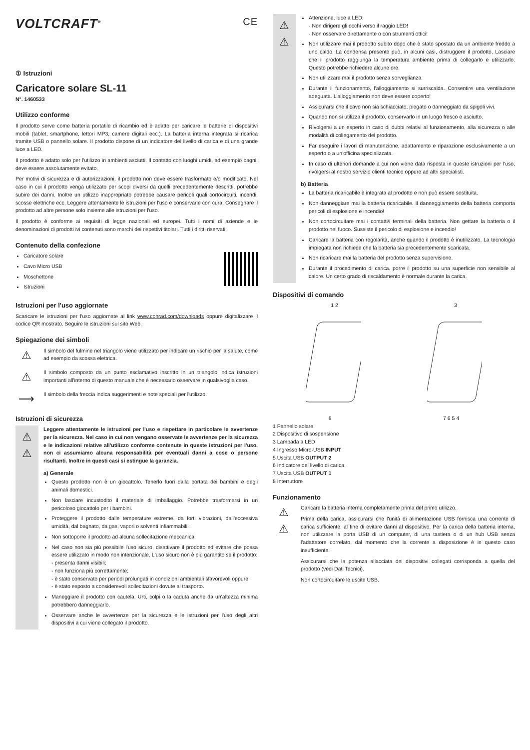VOLTCRAFT<sup>®</sup> CE
① Istruzioni
Caricatore solare SL-11
N°. 1460533
Utilizzo conforme
Il prodotto serve come batteria portatile di ricambio ed è adatto per caricare le batterie di dispositivi mobili (tablet, smartphone, lettori MP3, camere digitali ecc.). La batteria interna integrata si ricarica tramite USB o pannello solare. Il prodotto dispone di un indicatore del livello di carica e di una grande luce a LED.
Il prodotto è adatto solo per l'utilizzo in ambienti asciutti. Il contatto con luoghi umidi, ad esempio bagni, deve essere assolutamente evitato.
Per motivi di sicurezza e di autorizzazioni, il prodotto non deve essere trasformato e/o modificato. Nel caso in cui il prodotto venga utilizzato per scopi diversi da quelli precedentemente descritti, potrebbe subire dei danni. Inoltre un utilizzo inappropriato potrebbe causare pericoli quali cortocircuiti, incendi, scosse elettriche ecc. Leggere attentamente le istruzioni per l'uso e conservarle con cura. Consegnare il prodotto ad altre persone solo insieme alle istruzioni per l'uso.
Il prodotto è conforme ai requisiti di legge nazionali ed europei. Tutti i nomi di aziende e le denominazioni di prodotti ivi contenuti sono marchi dei rispettivi titolari. Tutti i diritti riservati.
Contenuto della confezione
Caricatore solare
Cavo Micro USB
Moschettone
Istruzioni
Istruzioni per l'uso aggiornate
Scaricare le istruzioni per l'uso aggiornate al link www.conrad.com/downloads oppure digitalizzare il codice QR mostrato. Seguire le istruzioni sul sito Web.
Spiegazione dei simboli
⚠
Il simbolo del fulmine nel triangolo viene utilizzato per indicare un rischio per la salute, come ad esempio da scossa elettrica.
⚠
Il simbolo composto da un punto esclamativo inscritto in un triangolo indica istruzioni importanti all'interno di questo manuale che è necessario osservare in qualsivoglia caso.
⟶
Il simbolo della freccia indica suggerimenti e note speciali per l'utilizzo.
Istruzioni di sicurezza
⚠
⚠
Leggere attentamente le istruzioni per l'uso e rispettare in particolare le avvertenze per la sicurezza. Nel caso in cui non vengano osservate le avvertenze per la sicurezza e le indicazioni relative all'utilizzo conforme contenute in queste istruzioni per l'uso, non ci assumiamo alcuna responsabilità per eventuali danni a cose o persone risultanti. Inoltre in questi casi si estingue la garanzia.
a) Generale
Questo prodotto non è un giocattolo. Tenerlo fuori dalla portata dei bambini e degli animali domestici.
Non lasciare incustodito il materiale di imballaggio. Potrebbe trasformarsi in un pericoloso giocattolo per i bambini.
Proteggere il prodotto dalle temperature estreme, da forti vibrazioni, dall'eccessiva umidità, dal bagnato, da gas, vapori o solventi infiammabili.
Non sottoporre il prodotto ad alcuna sollecitazione meccanica.
Nel caso non sia più possibile l'uso sicuro, disattivare il prodotto ed evitare che possa essere utilizzato in modo non intenzionale. L'uso sicuro non è più garantito se il prodotto:
- presenta danni visibili;
- non funziona più correttamente;
- è stato conservato per periodi prolungati in condizioni ambientali sfavorevoli oppure
- è stato esposto a considerevoli sollecitazioni dovute al trasporto.
Maneggiare il prodotto con cautela. Urti, colpi o la caduta anche da un'altezza minima potrebbero danneggiarlo.
Osservare anche le avvertenze per la sicurezza e le istruzioni per l'uso degli altri dispositivi a cui viene collegato il prodotto.
⚠
⚠
Attenzione, luce a LED:
- Non dirigere gli occhi verso il raggio LED!
- Non osservare direttamente o con strumenti ottici!
Non utilizzare mai il prodotto subito dopo che è stato spostato da un ambiente freddo a uno caldo. La condensa presente può, in alcuni casi, distruggere il prodotto. Lasciare che il prodotto raggiunga la temperatura ambiente prima di collegarlo e utilizzarlo. Questo potrebbe richiedere alcune ore.
Non utilizzare mai il prodotto senza sorveglianza.
Durante il funzionamento, l'alloggiamento si surriscalda. Consentire una ventilazione adeguata. L'alloggiamento non deve essere coperto!
Assicurarsi che il cavo non sia schiacciato, piegato o danneggiato da spigoli vivi.
Quando non si utilizza il prodotto, conservarlo in un luogo fresco e asciutto.
Rivolgersi a un esperto in caso di dubbi relativi al funzionamento, alla sicurezza o alle modalità di collegamento del prodotto.
Far eseguire i lavori di manutenzione, adattamento e riparazione esclusivamente a un esperto o a un'officina specializzata.
In caso di ulteriori domande a cui non viene data risposta in queste istruzioni per l'uso, rivolgersi al nostro servizio clienti tecnico oppure ad altri specialisti.
b) Batteria
La batteria ricaricabile è integrata al prodotto e non può essere sostituita.
Non danneggiare mai la batteria ricaricabile. Il danneggiamento della batteria comporta pericoli di esplosione e incendio!
Non cortocircuitare mai i contatti/i terminali della batteria. Non gettare la batteria o il prodotto nel fuoco. Sussiste il pericolo di esplosione e incendio!
Caricare la batteria con regolarità, anche quando il prodotto è inutilizzato. La tecnologia impiegata non richiede che la batteria sia precedentemente scaricata.
Non ricaricare mai la batteria del prodotto senza supervisione.
Durante il procedimento di carica, porre il prodotto su una superficie non sensibile al calore. Un certo grado di riscaldamento è normale durante la carica.
Dispositivi di comando
1 2 3
8 7 6 5 4
1 Pannello solare
2 Dispositivo di sospensione
3 Lampada a LED
4 Ingresso Micro-USB INPUT
5 Uscita USB OUTPUT 2
6 Indicatore del livello di carica
7 Uscita USB OUTPUT 1
8 Interruttore
Funzionamento
⚠
⚠
Caricare la batteria interna completamente prima del primo utilizzo.
Prima della carica, assicurarsi che l'unità di alimentazione USB fornisca una corrente di carica sufficiente, al fine di evitare danni al dispositivo. Per la carica della batteria interna, non utilizzare la porta USB di un computer, di una tastiera o di un hub USB senza l'adattatore correlato, dal momento che la corrente a disposizione è in questo caso insufficiente.
Assicurarsi che la potenza allacciata dei dispositivi collegati corrisponda a quella del prodotto (vedi Dati Tecnici).
Non cortocircuitare le uscite USB.